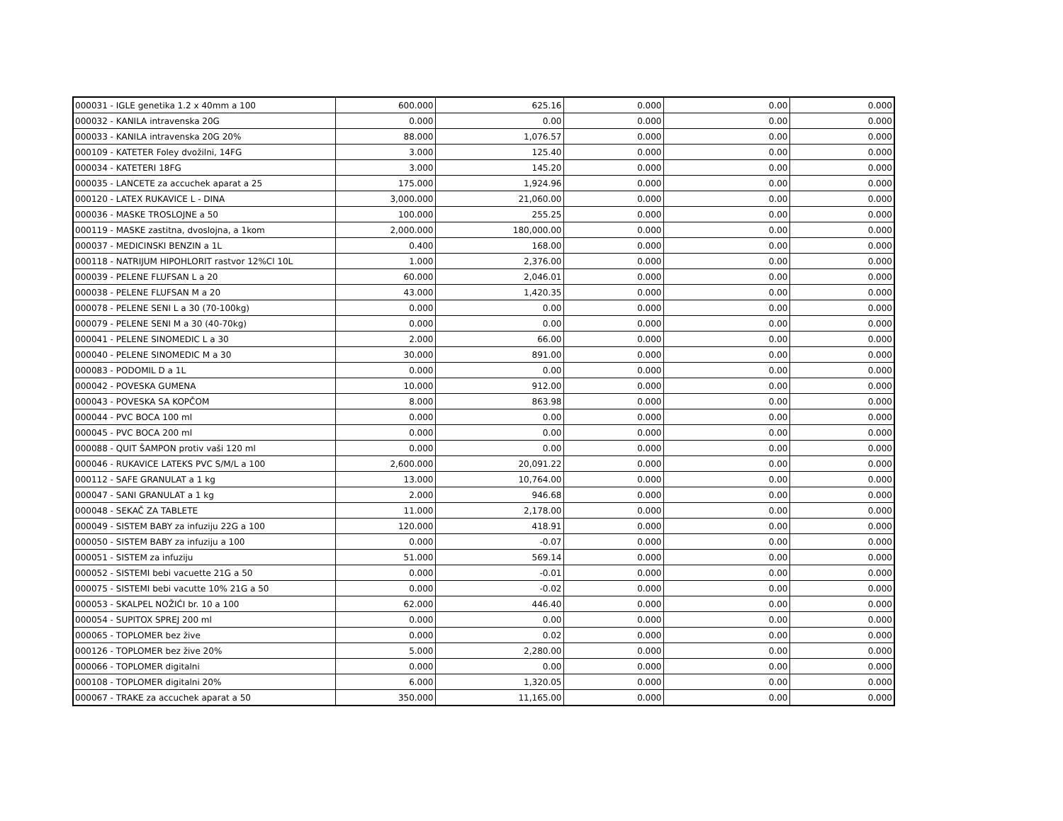| 000031 - IGLE genetika 1.2 x 40mm a 100 | 600.000 | 625.16 | 0.000 | 0.00 | 0.000 |
| 000032 - KANILA intravenska 20G | 0.000 | 0.00 | 0.000 | 0.00 | 0.000 |
| 000033 - KANILA intravenska 20G 20% | 88.000 | 1,076.57 | 0.000 | 0.00 | 0.000 |
| 000109 - KATETER Foley dvožilni, 14FG | 3.000 | 125.40 | 0.000 | 0.00 | 0.000 |
| 000034 - KATETERI 18FG | 3.000 | 145.20 | 0.000 | 0.00 | 0.000 |
| 000035 - LANCETE za accuchek aparat a 25 | 175.000 | 1,924.96 | 0.000 | 0.00 | 0.000 |
| 000120 - LATEX RUKAVICE L - DINA | 3,000.000 | 21,060.00 | 0.000 | 0.00 | 0.000 |
| 000036 - MASKE TROSLOJNE a 50 | 100.000 | 255.25 | 0.000 | 0.00 | 0.000 |
| 000119 - MASKE zastitna, dvoslojna, a 1kom | 2,000.000 | 180,000.00 | 0.000 | 0.00 | 0.000 |
| 000037 - MEDICINSKI BENZIN a 1L | 0.400 | 168.00 | 0.000 | 0.00 | 0.000 |
| 000118 - NATRIJUM HIPOHLORIT rastvor 12%Cl 10L | 1.000 | 2,376.00 | 0.000 | 0.00 | 0.000 |
| 000039 - PELENE FLUFSAN L a 20 | 60.000 | 2,046.01 | 0.000 | 0.00 | 0.000 |
| 000038 - PELENE FLUFSAN M a 20 | 43.000 | 1,420.35 | 0.000 | 0.00 | 0.000 |
| 000078 - PELENE SENI L a 30 (70-100kg) | 0.000 | 0.00 | 0.000 | 0.00 | 0.000 |
| 000079 - PELENE SENI M a 30 (40-70kg) | 0.000 | 0.00 | 0.000 | 0.00 | 0.000 |
| 000041 - PELENE SINOMEDIC L a 30 | 2.000 | 66.00 | 0.000 | 0.00 | 0.000 |
| 000040 - PELENE SINOMEDIC M a 30 | 30.000 | 891.00 | 0.000 | 0.00 | 0.000 |
| 000083 - PODOMIL D a 1L | 0.000 | 0.00 | 0.000 | 0.00 | 0.000 |
| 000042 - POVESKA GUMENA | 10.000 | 912.00 | 0.000 | 0.00 | 0.000 |
| 000043 - POVESKA SA KOPČOM | 8.000 | 863.98 | 0.000 | 0.00 | 0.000 |
| 000044 - PVC BOCA 100 ml | 0.000 | 0.00 | 0.000 | 0.00 | 0.000 |
| 000045 - PVC BOCA 200 ml | 0.000 | 0.00 | 0.000 | 0.00 | 0.000 |
| 000088 - QUIT ŠAMPON protiv vaši 120 ml | 0.000 | 0.00 | 0.000 | 0.00 | 0.000 |
| 000046 - RUKAVICE LATEKS PVC S/M/L a 100 | 2,600.000 | 20,091.22 | 0.000 | 0.00 | 0.000 |
| 000112 - SAFE GRANULAT a 1 kg | 13.000 | 10,764.00 | 0.000 | 0.00 | 0.000 |
| 000047 - SANI GRANULAT a 1 kg | 2.000 | 946.68 | 0.000 | 0.00 | 0.000 |
| 000048 - SEKAČ ZA TABLETE | 11.000 | 2,178.00 | 0.000 | 0.00 | 0.000 |
| 000049 - SISTEM BABY za infuziju 22G a 100 | 120.000 | 418.91 | 0.000 | 0.00 | 0.000 |
| 000050 - SISTEM BABY za infuziju a 100 | 0.000 | -0.07 | 0.000 | 0.00 | 0.000 |
| 000051 - SISTEM za infuziju | 51.000 | 569.14 | 0.000 | 0.00 | 0.000 |
| 000052 - SISTEMI bebi vacuette 21G a 50 | 0.000 | -0.01 | 0.000 | 0.00 | 0.000 |
| 000075 - SISTEMI bebi vacutte 10% 21G a 50 | 0.000 | -0.02 | 0.000 | 0.00 | 0.000 |
| 000053 - SKALPEL NOŽIĆI br. 10 a 100 | 62.000 | 446.40 | 0.000 | 0.00 | 0.000 |
| 000054 - SUPITOX SPREJ 200 ml | 0.000 | 0.00 | 0.000 | 0.00 | 0.000 |
| 000065 - TOPLOMER bez žive | 0.000 | 0.02 | 0.000 | 0.00 | 0.000 |
| 000126 - TOPLOMER bez žive 20% | 5.000 | 2,280.00 | 0.000 | 0.00 | 0.000 |
| 000066 - TOPLOMER digitalni | 0.000 | 0.00 | 0.000 | 0.00 | 0.000 |
| 000108 - TOPLOMER digitalni 20% | 6.000 | 1,320.05 | 0.000 | 0.00 | 0.000 |
| 000067 - TRAKE za accuchek aparat a 50 | 350.000 | 11,165.00 | 0.000 | 0.00 | 0.000 |